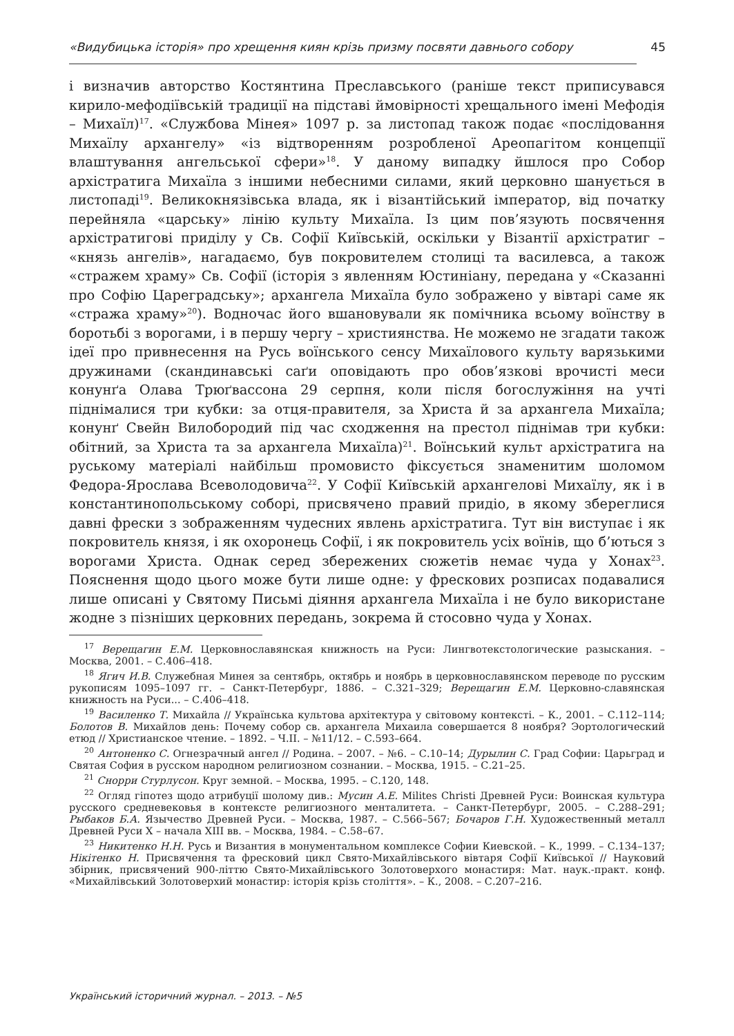«Видубицька історія» про хрещення киян крізь призму посвяти давнього собору 45
і визначив авторство Костянтина Преславського (раніше текст приписувався кирило-мефодіївській традиції на підставі ймовірності хрещального імені Мефодія – Михаїл)<sup>17</sup>. «Службова Мінея» 1097 р. за листопад також подає «послідовання Михаїлу архангелу» «із відтворенням розробленої Ареопагітом концепції влаштування ангельської сфери»<sup>18</sup>. У даному випадку йшлося про Собор архістратига Михаїла з іншими небесними силами, який церковно шанується в листопаді<sup>19</sup>. Великокнязівська влада, як і візантійський імператор, від початку перейняла «царську» лінію культу Михаїла. Із цим пов’язують посвячення архістратигові приділу у Св. Софії Київській, оскільки у Візантії архістратиг – «князь ангелів», нагадаємо, був покровителем столиці та василевса, а також «стражем храму» Св. Софії (історія з явленням Юстиніану, передана у «Сказанні про Софію Цареградську»; архангела Михаїла було зображено у вівтарі саме як «стража храму»<sup>20</sup>). Водночас його вшановували як помічника всьому воїнству в боротьбі з ворогами, і в першу чергу – християнства. Не можемо не згадати також ідеї про привнесення на Русь воїнського сенсу Михаїлового культу варязькими дружинами (скандинавські саґи оповідають про обов’язкові врочисті меси конунґа Олава Трюґвассона 29 серпня, коли після богослужіння на учті піднімалися три кубки: за отця-правителя, за Христа й за архангела Михаїла; конунґ Свейн Вилобородий під час сходження на престол піднімав три кубки: обітний, за Христа та за архангела Михаїла)<sup>21</sup>. Воїнський культ архістратига на руському матеріалі найбільш промовисто фіксується знаменитим шоломом Федора-Ярослава Всеволодовича<sup>22</sup>. У Софії Київській архангелові Михаїлу, як і в константинопольському соборі, присвячено правий придіо, в якому збереглися давні фрески з зображенням чудесних явлень архістратига. Тут він виступає і як покровитель князя, і як охоронець Софії, і як покровитель усіх воїнів, що б’ються з ворогами Христа. Однак серед збережених сюжетів немає чуда у Хонах<sup>23</sup>. Пояснення щодо цього може бути лише одне: у фрескових розписах подавалися лише описані у Святому Письмі діяння архангела Михаїла і не було використане жодне з пізніших церковних передань, зокрема й стосовно чуда у Хонах.
<sup>17</sup> Верещагин Е.М. Церковнославянская книжность на Руси: Лингвотекстологические разыскания. – Москва, 2001. – С.406–418.
<sup>18</sup> Ягич И.В. Служебная Минея за сентябрь, октябрь и ноябрь в церковнославянском переводе по русским рукописям 1095–1097 гг. – Санкт-Петербург, 1886. – С.321–329; Верещагин Е.М. Церковно-славянская книжность на Руси... – С.406–418.
<sup>19</sup> Василенко Т. Михайла // Українська культова архітектура у світовому контексті. – К., 2001. – С.112–114; Болотов В. Михайлов день: Почему собор св. архангела Михаила совершается 8 ноября? Эортологический етюд // Христианское чтение. – 1892. – Ч.ІІ. – №11/12. – С.593–664.
<sup>20</sup> Антоненко С. Огнезрачный ангел // Родина. – 2007. – №6. – С.10–14; Дурылин С. Град Софии: Царьград и Святая София в русском народном религиозном сознании. – Москва, 1915. – С.21–25.
<sup>21</sup> Снорри Стурлусон. Круг земной. – Москва, 1995. – С.120, 148.
<sup>22</sup> Огляд гіпотез щодо атрибуції шолому див.: Мусин А.Е. Milites Christi Древней Руси: Воинская культура русского средневековья в контексте религиозного менталитета. – Санкт-Петербург, 2005. – С.288–291; Рыбаков Б.А. Язычество Древней Руси. – Москва, 1987. – С.566–567; Бочаров Г.Н. Художественный металл Древней Руси X – начала XIII вв. – Москва, 1984. – С.58–67.
<sup>23</sup> Никитенко Н.Н. Русь и Византия в монументальном комплексе Софии Киевской. – К., 1999. – С.134–137; Нікітенко Н. Присвячення та фресковий цикл Свято-Михайлівського вівтаря Софії Київської // Науковий збірник, присвячений 900-літтю Свято-Михайлівського Золотоверхого монастиря: Мат. наук.-практ. конф. «Михайлівський Золотоверхий монастир: історія крізь століття». – К., 2008. – С.207–216.
Український історичний журнал. – 2013. – №5